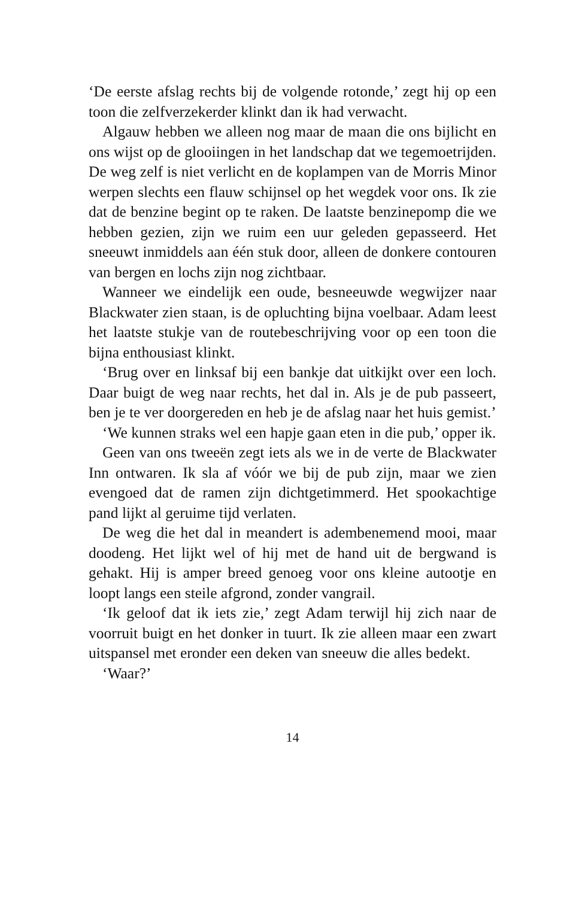‘De eerste afslag rechts bij de volgende rotonde,’ zegt hij op een toon die zelfverzekerder klinkt dan ik had verwacht.
Algauw hebben we alleen nog maar de maan die ons bijlicht en ons wijst op de glooiingen in het landschap dat we tegemoetrijden. De weg zelf is niet verlicht en de koplampen van de Morris Minor werpen slechts een flauw schijnsel op het wegdek voor ons. Ik zie dat de benzine begint op te raken. De laatste benzinepomp die we hebben gezien, zijn we ruim een uur geleden gepasseerd. Het sneeuwt inmiddels aan één stuk door, alleen de donkere contouren van bergen en lochs zijn nog zichtbaar.
Wanneer we eindelijk een oude, besneeuwde wegwijzer naar Blackwater zien staan, is de opluchting bijna voelbaar. Adam leest het laatste stukje van de routebeschrijving voor op een toon die bijna enthousiast klinkt.
‘Brug over en linksaf bij een bankje dat uitkijkt over een loch. Daar buigt de weg naar rechts, het dal in. Als je de pub passeert, ben je te ver doorgereden en heb je de afslag naar het huis gemist.’
‘We kunnen straks wel een hapje gaan eten in die pub,’ opper ik.
Geen van ons tweeën zegt iets als we in de verte de Blackwater Inn ontwaren. Ik sla af vóór we bij de pub zijn, maar we zien evengoed dat de ramen zijn dichtgetimmerd. Het spookachtige pand lijkt al geruime tijd verlaten.
De weg die het dal in meandert is adembenemend mooi, maar doodeng. Het lijkt wel of hij met de hand uit de bergwand is gehakt. Hij is amper breed genoeg voor ons kleine autootje en loopt langs een steile afgrond, zonder vangrail.
‘Ik geloof dat ik iets zie,’ zegt Adam terwijl hij zich naar de voorruit buigt en het donker in tuurt. Ik zie alleen maar een zwart uitspansel met eronder een deken van sneeuw die alles bedekt.
‘Waar?’
14